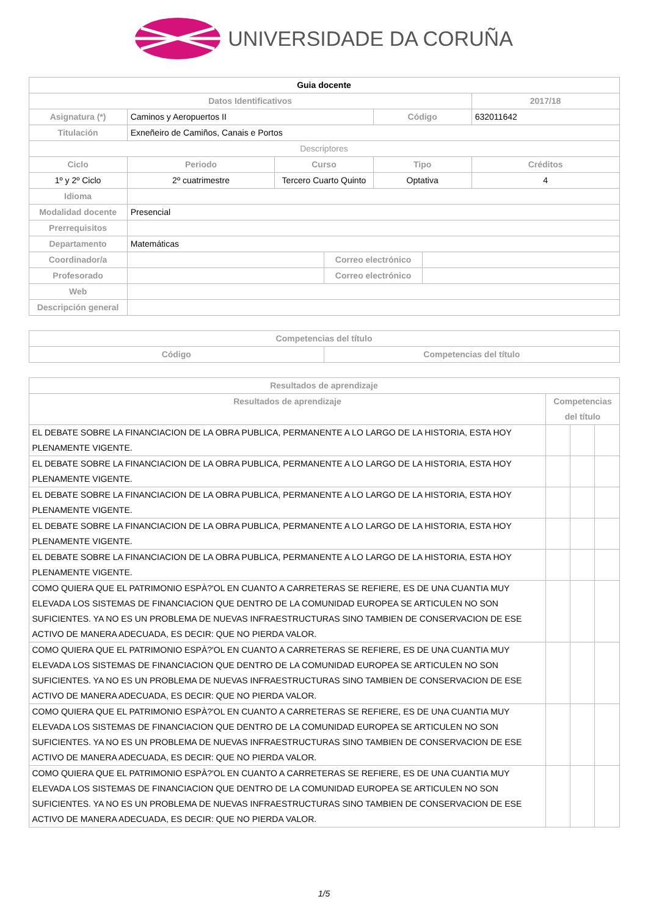UNIVERSIDADE DA CORUÑA
| Guia docente | | | | | | |
| Datos Identificativos | | | | | | 2017/18 |
| Asignatura (*) | Caminos y Aeropuertos II | | | Código | | 632011642 |
| Titulación | Exneñeiro de Camiños, Canais e Portos | | | | | |
| Descriptores | | | | | | |
| Ciclo | Periodo | Curso | | Tipo | | Créditos |
| 1º y 2º Ciclo | 2º cuatrimestre | Tercero Cuarto Quinto | | Optativa | | 4 |
| Idioma | | | | | | |
| Modalidad docente | Presencial | | | | | |
| Prerrequisitos | | | | | | |
| Departamento | Matemáticas | | | | | |
| Coordinador/a | | | Correo electrónico | | | |
| Profesorado | | | Correo electrónico | | | |
| Web | | | | | | |
| Descripción general | | | | | | |
| Competencias del título | |
| --- | --- |
| Código | Competencias del título |
| Resultados de aprendizaje | | | |
| --- | --- | --- | --- |
| Resultados de aprendizaje | Competencias del título | | |
| EL DEBATE SOBRE LA FINANCIACION DE LA OBRA PUBLICA, PERMANENTE A LO LARGO DE LA HISTORIA, ESTA HOY PLENAMENTE VIGENTE. | | | |
| EL DEBATE SOBRE LA FINANCIACION DE LA OBRA PUBLICA, PERMANENTE A LO LARGO DE LA HISTORIA, ESTA HOY PLENAMENTE VIGENTE. | | | |
| EL DEBATE SOBRE LA FINANCIACION DE LA OBRA PUBLICA, PERMANENTE A LO LARGO DE LA HISTORIA, ESTA HOY PLENAMENTE VIGENTE. | | | |
| EL DEBATE SOBRE LA FINANCIACION DE LA OBRA PUBLICA, PERMANENTE A LO LARGO DE LA HISTORIA, ESTA HOY PLENAMENTE VIGENTE. | | | |
| EL DEBATE SOBRE LA FINANCIACION DE LA OBRA PUBLICA, PERMANENTE A LO LARGO DE LA HISTORIA, ESTA HOY PLENAMENTE VIGENTE. | | | |
| COMO QUIERA QUE EL PATRIMONIO ESPÀ?'OL EN CUANTO A CARRETERAS SE REFIERE, ES DE UNA CUANTIA MUY ELEVADA LOS SISTEMAS DE FINANCIACION QUE DENTRO DE LA COMUNIDAD EUROPEA SE ARTICULEN NO SON SUFICIENTES. YA NO ES UN PROBLEMA DE NUEVAS INFRAESTRUCTURAS SINO TAMBIEN DE CONSERVACION DE ESE ACTIVO DE MANERA ADECUADA, ES DECIR: QUE NO PIERDA VALOR. | | | |
| COMO QUIERA QUE EL PATRIMONIO ESPÀ?'OL EN CUANTO A CARRETERAS SE REFIERE, ES DE UNA CUANTIA MUY ELEVADA LOS SISTEMAS DE FINANCIACION QUE DENTRO DE LA COMUNIDAD EUROPEA SE ARTICULEN NO SON SUFICIENTES. YA NO ES UN PROBLEMA DE NUEVAS INFRAESTRUCTURAS SINO TAMBIEN DE CONSERVACION DE ESE ACTIVO DE MANERA ADECUADA, ES DECIR: QUE NO PIERDA VALOR. | | | |
| COMO QUIERA QUE EL PATRIMONIO ESPÀ?'OL EN CUANTO A CARRETERAS SE REFIERE, ES DE UNA CUANTIA MUY ELEVADA LOS SISTEMAS DE FINANCIACION QUE DENTRO DE LA COMUNIDAD EUROPEA SE ARTICULEN NO SON SUFICIENTES. YA NO ES UN PROBLEMA DE NUEVAS INFRAESTRUCTURAS SINO TAMBIEN DE CONSERVACION DE ESE ACTIVO DE MANERA ADECUADA, ES DECIR: QUE NO PIERDA VALOR. | | | |
| COMO QUIERA QUE EL PATRIMONIO ESPÀ?'OL EN CUANTO A CARRETERAS SE REFIERE, ES DE UNA CUANTIA MUY ELEVADA LOS SISTEMAS DE FINANCIACION QUE DENTRO DE LA COMUNIDAD EUROPEA SE ARTICULEN NO SON SUFICIENTES. YA NO ES UN PROBLEMA DE NUEVAS INFRAESTRUCTURAS SINO TAMBIEN DE CONSERVACION DE ESE ACTIVO DE MANERA ADECUADA, ES DECIR: QUE NO PIERDA VALOR. | | | |
1/5